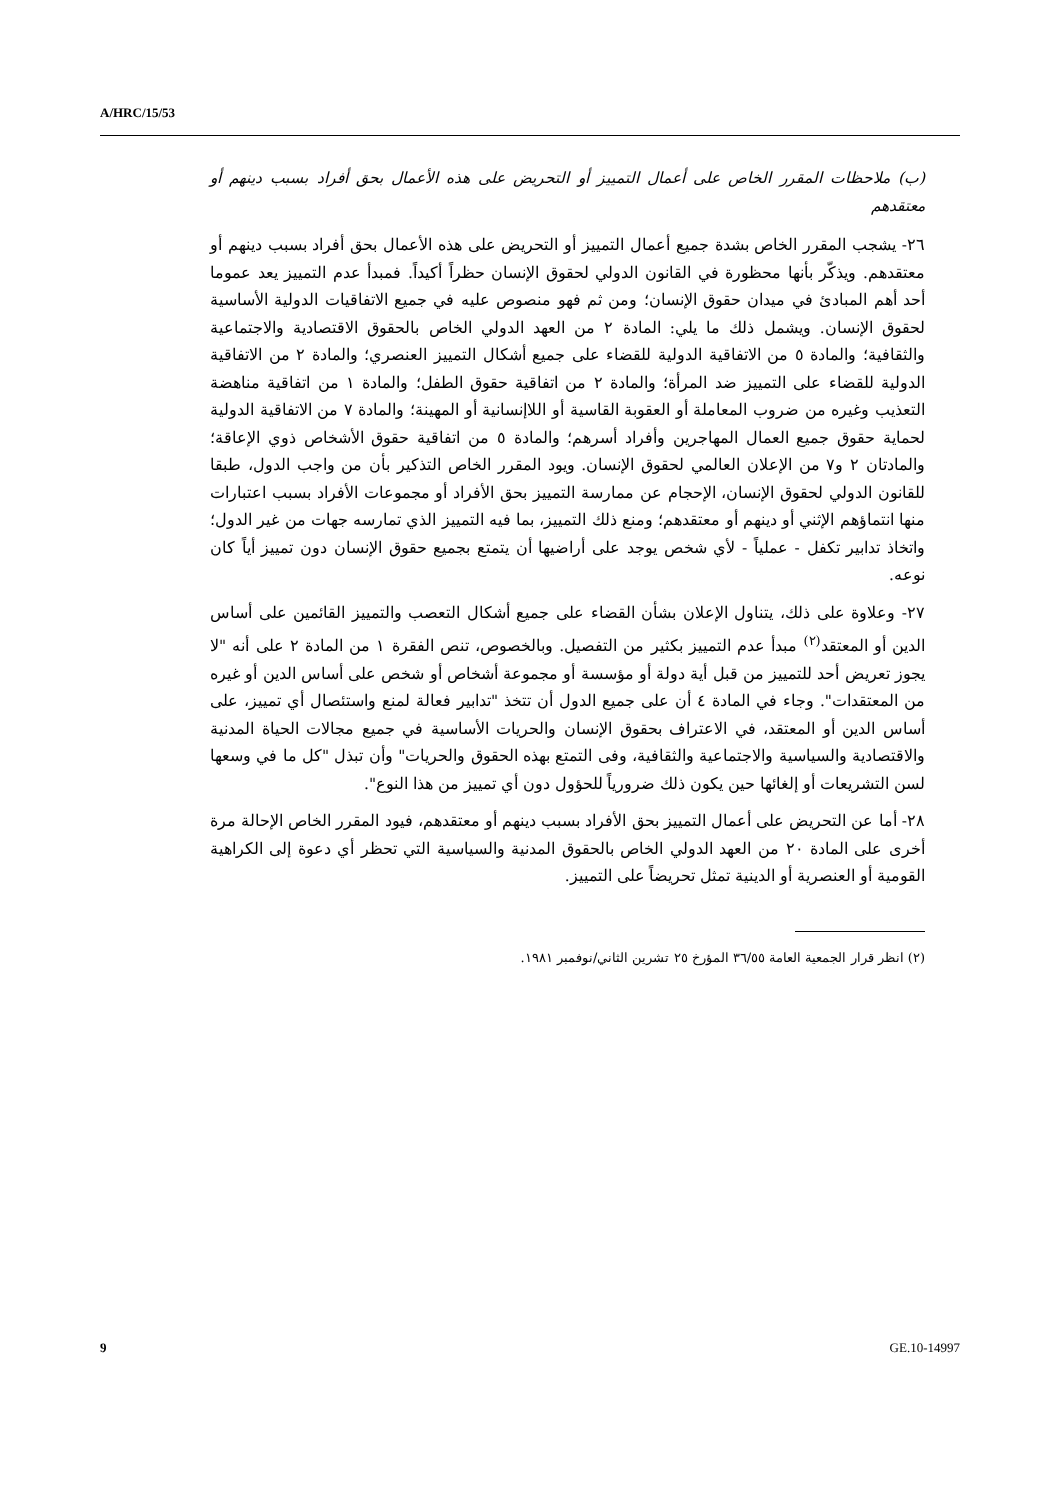A/HRC/15/53
(ب) ملاحظات المقرر الخاص على أعمال التمييز أو التحريض على هذه الأعمال بحق أفراد بسبب دينهم أو معتقدهم
٢٦- يشجب المقرر الخاص بشدة جميع أعمال التمييز أو التحريض على هذه الأعمال بحق أفراد بسبب دينهم أو معتقدهم. ويذكّر بأنها محظورة في القانون الدولي لحقوق الإنسان حظراً أكيداً. فمبدأ عدم التمييز يعد عموما أحد أهم المبادئ في ميدان حقوق الإنسان؛ ومن ثم فهو منصوص عليه في جميع الاتفاقيات الدولية الأساسية لحقوق الإنسان. ويشمل ذلك ما يلي: المادة ٢ من العهد الدولي الخاص بالحقوق الاقتصادية والاجتماعية والثقافية؛ والمادة ٥ من الاتفاقية الدولية للقضاء على جميع أشكال التمييز العنصري؛ والمادة ٢ من الاتفاقية الدولية للقضاء على التمييز ضد المرأة؛ والمادة ٢ من اتفاقية حقوق الطفل؛ والمادة ١ من اتفاقية مناهضة التعذيب وغيره من ضروب المعاملة أو العقوبة القاسية أو اللاإنسانية أو المهينة؛ والمادة ٧ من الاتفاقية الدولية لحماية حقوق جميع العمال المهاجرين وأفراد أسرهم؛ والمادة ٥ من اتفاقية حقوق الأشخاص ذوي الإعاقة؛ والمادتان ٢ و٧ من الإعلان العالمي لحقوق الإنسان. ويود المقرر الخاص التذكير بأن من واجب الدول، طبقا للقانون الدولي لحقوق الإنسان، الإحجام عن ممارسة التمييز بحق الأفراد أو مجموعات الأفراد بسبب اعتبارات منها انتماؤهم الإثني أو دينهم أو معتقدهم؛ ومنع ذلك التمييز، بما فيه التمييز الذي تمارسه جهات من غير الدول؛ واتخاذ تدابير تكفل - عملياً - لأي شخص يوجد على أراضيها أن يتمتع بجميع حقوق الإنسان دون تمييز أياً كان نوعه.
٢٧- وعلاوة على ذلك، يتناول الإعلان بشأن القضاء على جميع أشكال التعصب والتمييز القائمين على أساس الدين أو المعتقد<sup>(٢)</sup> مبدأ عدم التمييز بكثير من التفصيل. وبالخصوص، تنص الفقرة ١ من المادة ٢ على أنه "لا يجوز تعريض أحد للتمييز من قبل أية دولة أو مؤسسة أو مجموعة أشخاص أو شخص على أساس الدين أو غيره من المعتقدات". وجاء في المادة ٤ أن على جميع الدول أن تتخذ "تدابير فعالة لمنع واستئصال أي تمييز، على أساس الدين أو المعتقد، في الاعتراف بحقوق الإنسان والحريات الأساسية في جميع مجالات الحياة المدنية والاقتصادية والسياسية والاجتماعية والثقافية، وفى التمتع بهذه الحقوق والحريات" وأن تبذل "كل ما في وسعها لسن التشريعات أو إلغائها حين يكون ذلك ضرورياً للحؤول دون أي تمييز من هذا النوع".
٢٨- أما عن التحريض على أعمال التمييز بحق الأفراد بسبب دينهم أو معتقدهم، فيود المقرر الخاص الإحالة مرة أخرى على المادة ٢٠ من العهد الدولي الخاص بالحقوق المدنية والسياسية التي تحظر أي دعوة إلى الكراهية القومية أو العنصرية أو الدينية تمثل تحريضاً على التمييز.
(٢) انظر قرار الجمعية العامة ٣٦/٥٥ المؤرخ ٢٥ تشرين الثاني/نوفمبر ١٩٨١.
9 GE.10-14997